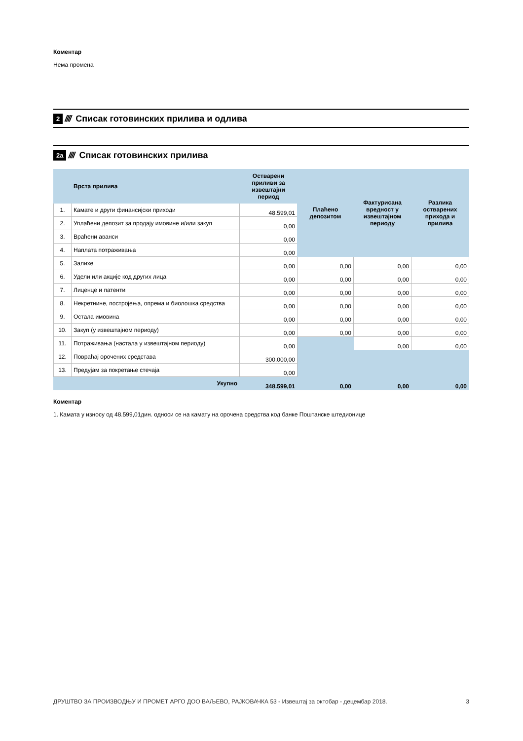Коментар
Нема промена
2 //// Списак готовинских прилива и одлива
2а //// Списак готовинских прилива
| | Врста прилива | Остварени приливи за извештајни период | Плаћено депозитом | Фактурисана вредност у извештајном периоду | Разлика остварених прихода и прилива |
| --- | --- | --- | --- | --- | --- |
| 1. | Камате и други финансијски приходи | 48.599,01 | | | |
| 2. | Уплаћени депозит за продају имовине и/или закуп | 0,00 | | | |
| 3. | Враћени аванси | 0,00 | | | |
| 4. | Наплата потраживања | 0,00 | | | |
| 5. | Залихе | 0,00 | 0,00 | 0,00 | 0,00 |
| 6. | Удели или акције код других лица | 0,00 | 0,00 | 0,00 | 0,00 |
| 7. | Лиценце и патенти | 0,00 | 0,00 | 0,00 | 0,00 |
| 8. | Некретнине, постројења, опрема и биолошка средства | 0,00 | 0,00 | 0,00 | 0,00 |
| 9. | Остала имовина | 0,00 | 0,00 | 0,00 | 0,00 |
| 10. | Закуп (у извештајном периоду) | 0,00 | 0,00 | 0,00 | 0,00 |
| 11. | Потраживања (настала у извештајном периоду) | 0,00 | | 0,00 | 0,00 |
| 12. | Повраћај орочених средстава | 300.000,00 | | | |
| 13. | Предујам за покретање стечаја | 0,00 | | | |
| | Укупно | 348.599,01 | 0,00 | 0,00 | 0,00 |
Коментар
1. Камата у износу од 48.599,01дин. односи се на камату на орочена средства код банке Поштанске штедионице
ДРУШТВО ЗА ПРОИЗВОДЊУ И ПРОМЕТ АРГО ДОО ВАЉЕВО, РАЈКОВАЧКА 53 - Извештај за октобар - децембар 2018. 3